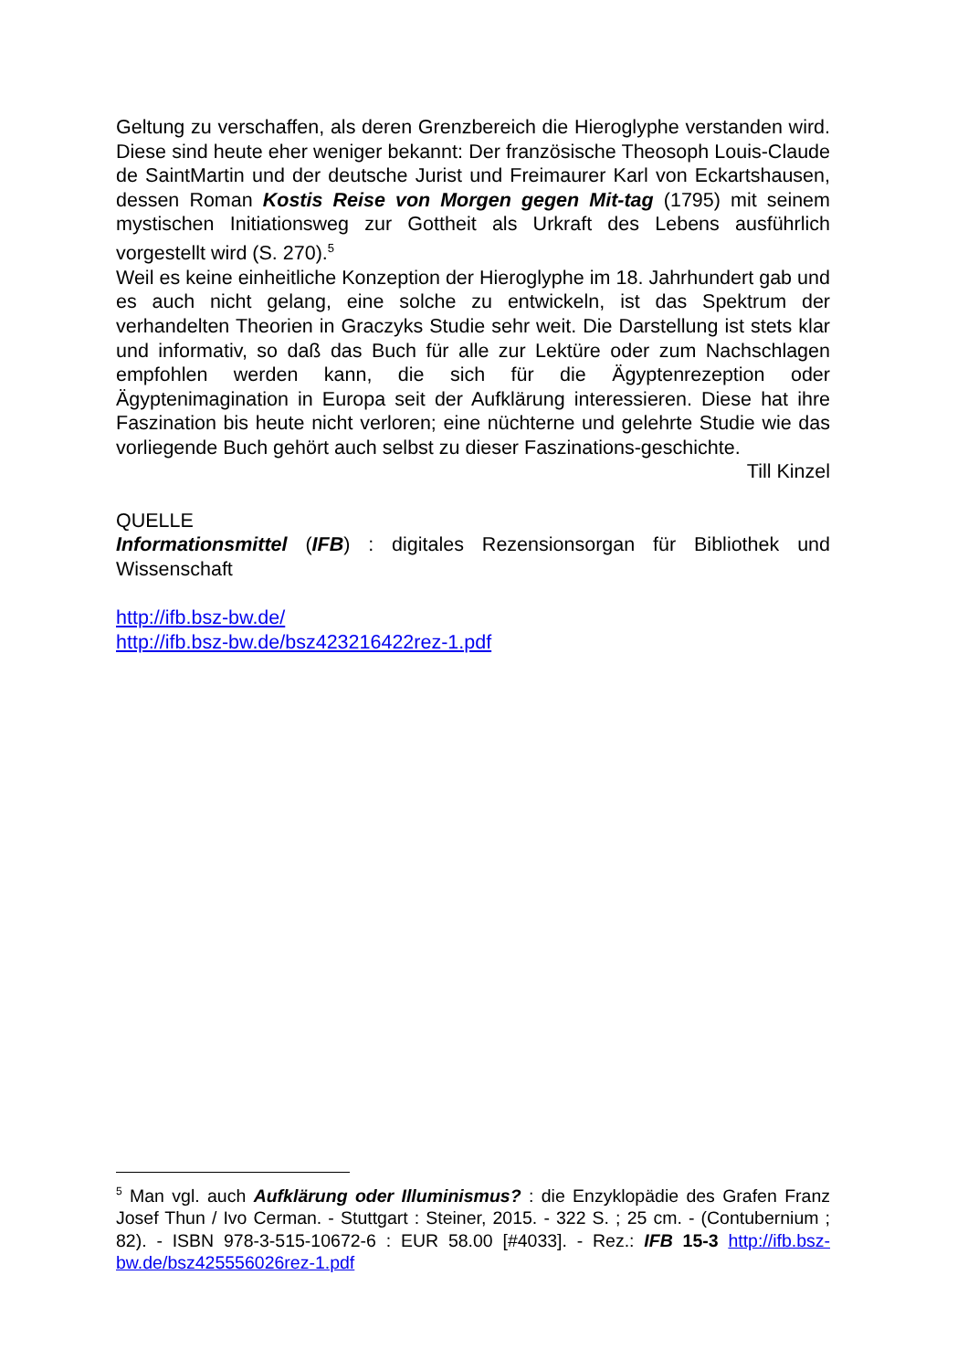Geltung zu verschaffen, als deren Grenzbereich die Hieroglyphe verstanden wird. Diese sind heute eher weniger bekannt: Der französische Theosoph Louis-Claude de SaintMartin und der deutsche Jurist und Freimaurer Karl von Eckartshausen, dessen Roman Kostis Reise von Morgen gegen Mit-tag (1795) mit seinem mystischen Initiationsweg zur Gottheit als Urkraft des Lebens ausführlich vorgestellt wird (S. 270).<sup>5</sup>
Weil es keine einheitliche Konzeption der Hieroglyphe im 18. Jahrhundert gab und es auch nicht gelang, eine solche zu entwickeln, ist das Spektrum der verhandelten Theorien in Graczyks Studie sehr weit. Die Darstellung ist stets klar und informativ, so daß das Buch für alle zur Lektüre oder zum Nachschlagen empfohlen werden kann, die sich für die Ägyptenrezeption oder Ägyptenimagination in Europa seit der Aufklärung interessieren. Diese hat ihre Faszination bis heute nicht verloren; eine nüchterne und gelehrte Studie wie das vorliegende Buch gehört auch selbst zu dieser Faszinations-geschichte.
Till Kinzel
QUELLE
Informationsmittel (IFB) : digitales Rezensionsorgan für Bibliothek und Wissenschaft
http://ifb.bsz-bw.de/
http://ifb.bsz-bw.de/bsz423216422rez-1.pdf
<sup>5</sup> Man vgl. auch Aufklärung oder Illuminismus? : die Enzyklopädie des Grafen Franz Josef Thun / Ivo Cerman. - Stuttgart : Steiner, 2015. - 322 S. ; 25 cm. - (Contubernium ; 82). - ISBN 978-3-515-10672-6 : EUR 58.00 [#4033]. - Rez.: IFB 15-3 http://ifb.bsz-bw.de/bsz425556026rez-1.pdf